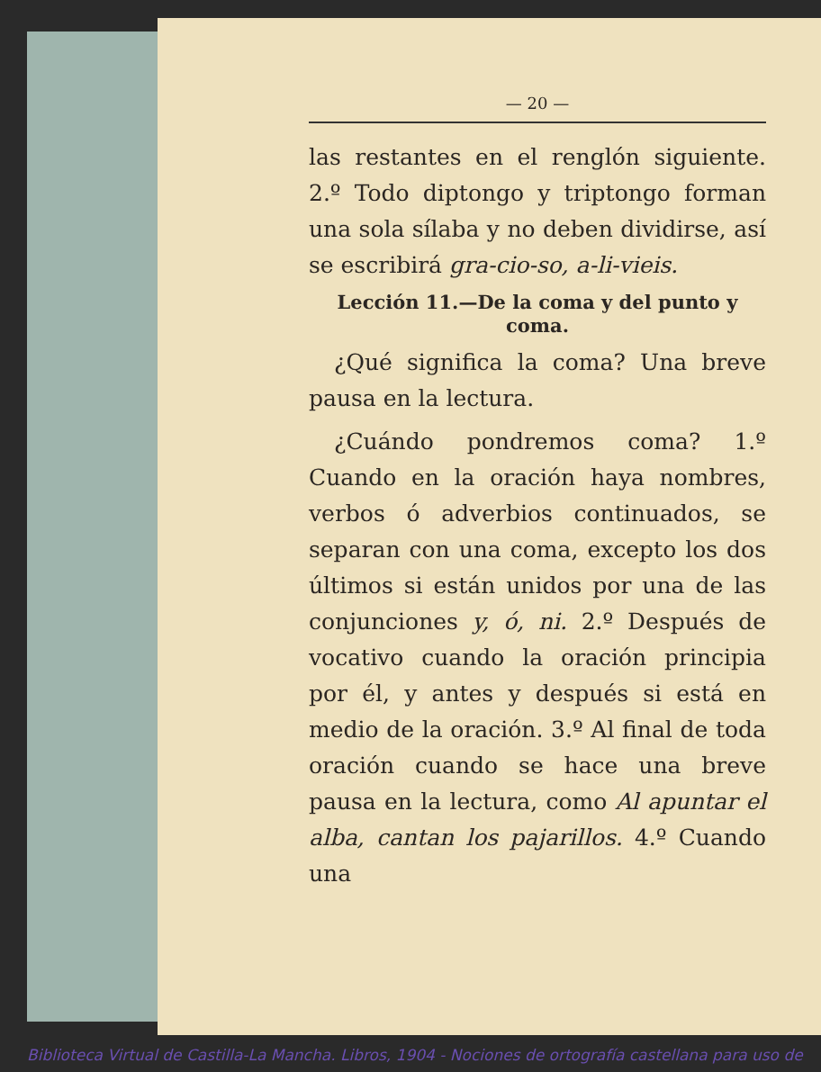— 20 —
las restantes en el renglón siguiente. 2.º Todo diptongo y triptongo forman una sola sílaba y no deben dividirse, así se escribirá gra-cio-so, a-li-vieis.
Lección 11.—De la coma y del punto y coma.
¿Qué significa la coma? Una breve pausa en la lectura.
¿Cuándo pondremos coma? 1.º Cuando en la oración haya nombres, verbos ó adverbios continuados, se separan con una coma, excepto los dos últimos si están unidos por una de las conjunciones y, ó, ni. 2.º Después de vocativo cuando la oración principia por él, y antes y después si está en medio de la oración. 3.º Al final de toda oración cuando se hace una breve pausa en la lectura, como Al apuntar el alba, cantan los pajarillos. 4.º Cuando una
Biblioteca Virtual de Castilla-La Mancha. Libros, 1904 - Nociones de ortografía castellana para uso de